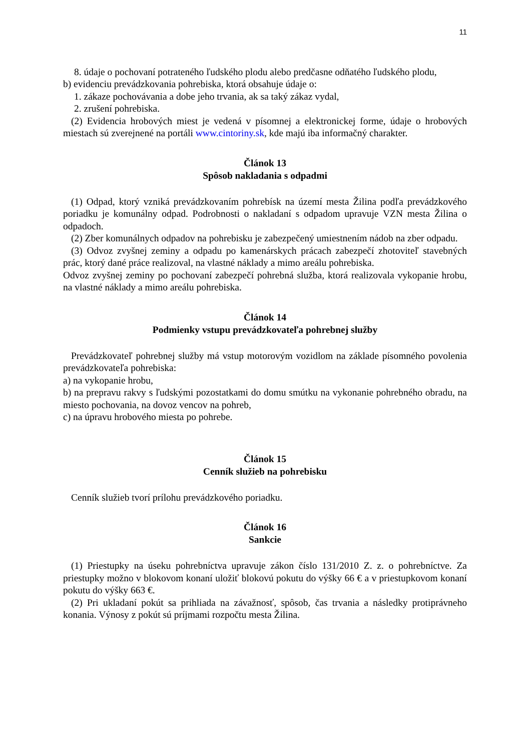11
8. údaje o pochovaní potrateného ľudského plodu alebo predčasne odňatého ľudského plodu,
b) evidenciu prevádzkovania pohrebiska, ktorá obsahuje údaje o:
1. zákaze pochovávania a dobe jeho trvania, ak sa taký zákaz vydal,
2. zrušení pohrebiska.
(2) Evidencia hrobových miest je vedená v písomnej a elektronickej forme, údaje o hrobových miestach sú zverejnené na portáli www.cintoriny.sk, kde majú iba informačný charakter.
Článok 13
Spôsob nakladania s odpadmi
(1) Odpad, ktorý vzniká prevádzkovaním pohrebísk na území mesta Žilina podľa prevádzkového poriadku je komunálny odpad. Podrobnosti o nakladaní s odpadom upravuje VZN mesta Žilina o odpadoch.
(2) Zber komunálnych odpadov na pohrebisku je zabezpečený umiestnením nádob na zber odpadu.
(3) Odvoz zvyšnej zeminy a odpadu po kamenárskych prácach zabezpečí zhotoviteľ stavebných prác, ktorý dané práce realizoval, na vlastné náklady a mimo areálu pohrebiska.
Odvoz zvyšnej zeminy po pochovaní zabezpečí pohrebná služba, ktorá realizovala vykopanie hrobu, na vlastné náklady a mimo areálu pohrebiska.
Článok 14
Podmienky vstupu prevádzkovateľa pohrebnej služby
Prevádzkovateľ pohrebnej služby má vstup motorovým vozidlom na základe písomného povolenia prevádzkovateľa pohrebiska:
a) na vykopanie hrobu,
b) na prepravu rakvy s ľudskými pozostatkami do domu smútku na vykonanie pohrebného obradu, na miesto pochovania, na dovoz vencov na pohreb,
c) na úpravu hrobového miesta po pohrebe.
Článok 15
Cenník služieb na pohrebisku
Cenník služieb tvorí prílohu prevádzkového poriadku.
Článok 16
Sankcie
(1) Priestupky na úseku pohrebníctva upravuje zákon číslo 131/2010 Z. z. o pohrebníctve. Za priestupky možno v blokovom konaní uložiť blokovú pokutu do výšky 66 € a v priestupkovom konaní pokutu do výšky 663 €.
(2) Pri ukladaní pokút sa prihliada na závažnosť, spôsob, čas trvania a následky protiprávneho konania. Výnosy z pokút sú príjmami rozpočtu mesta Žilina.